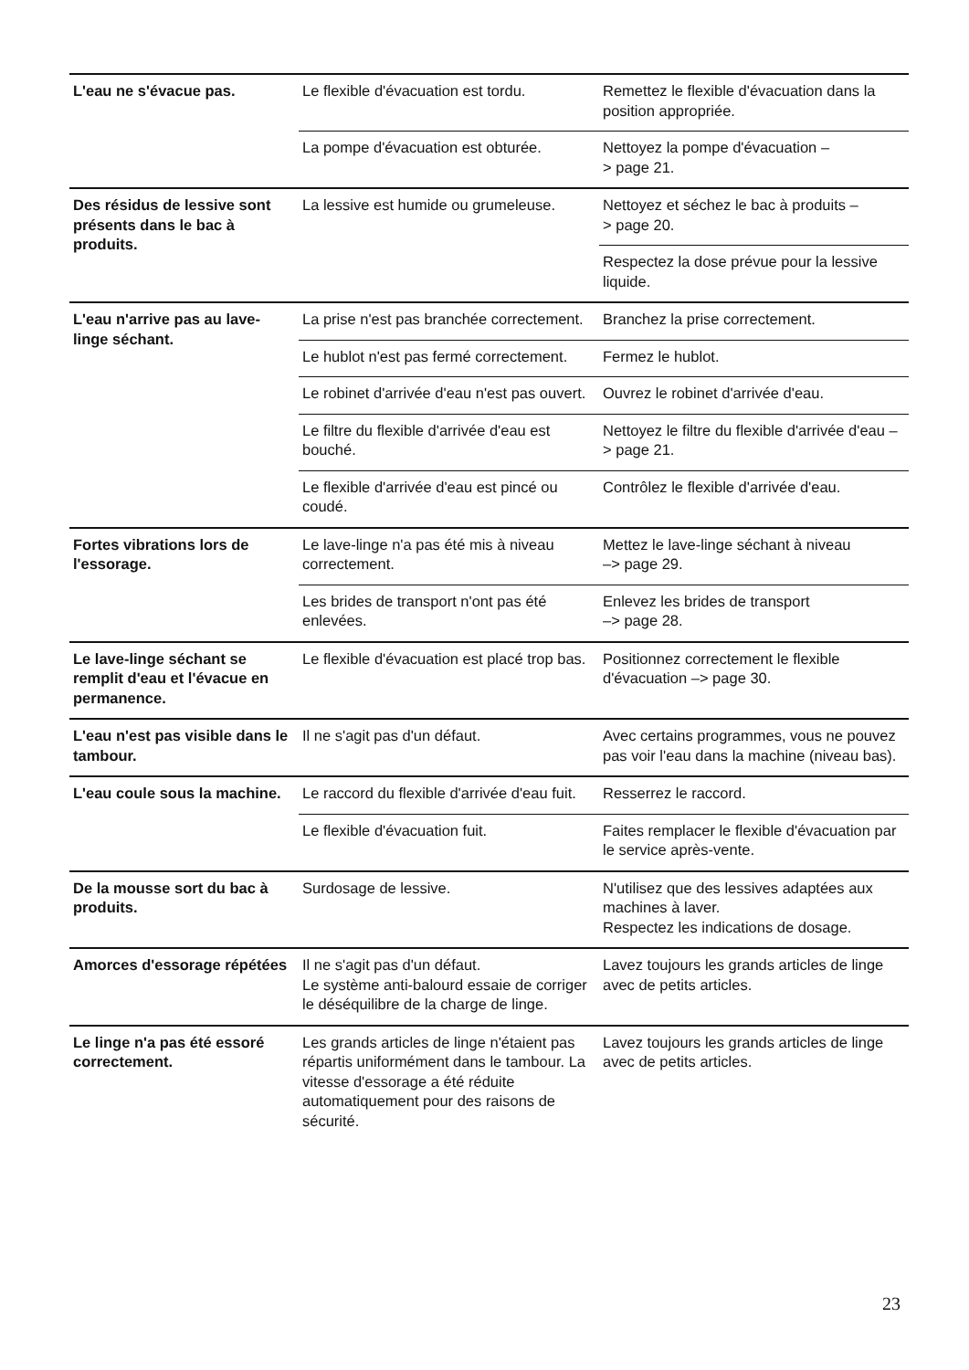| L'eau ne s'évacue pas. | Le flexible d'évacuation est tordu. | Remettez le flexible d'évacuation dans la position appropriée. |
| | La pompe d'évacuation est obturée. | Nettoyez la pompe d'évacuation – > page 21. |
| Des résidus de lessive sont présents dans le bac à produits. | La lessive est humide ou grumeleuse. | Nettoyez et séchez le bac à produits – > page 20. |
| | | Respectez la dose prévue pour la lessive liquide. |
| L'eau n'arrive pas au lave-linge séchant. | La prise n'est pas branchée correctement. | Branchez la prise correctement. |
| | Le hublot n'est pas fermé correctement. | Fermez le hublot. |
| | Le robinet d'arrivée d'eau n'est pas ouvert. | Ouvrez le robinet d'arrivée d'eau. |
| | Le filtre du flexible d'arrivée d'eau est bouché. | Nettoyez le filtre du flexible d'arrivée d'eau –> page 21. |
| | Le flexible d'arrivée d'eau est pincé ou coudé. | Contrôlez le flexible d'arrivée d'eau. |
| Fortes vibrations lors de l'essorage. | Le lave-linge n'a pas été mis à niveau correctement. | Mettez le lave-linge séchant à niveau –> page 29. |
| | Les brides de transport n'ont pas été enlevées. | Enlevez les brides de transport –> page 28. |
| Le lave-linge séchant se remplit d'eau et l'évacue en permanence. | Le flexible d'évacuation est placé trop bas. | Positionnez correctement le flexible d'évacuation –> page 30. |
| L'eau n'est pas visible dans le tambour. | Il ne s'agit pas d'un défaut. | Avec certains programmes, vous ne pouvez pas voir l'eau dans la machine (niveau bas). |
| L'eau coule sous la machine. | Le raccord du flexible d'arrivée d'eau fuit. | Resserrez le raccord. |
| | Le flexible d'évacuation fuit. | Faites remplacer le flexible d'évacuation par le service après-vente. |
| De la mousse sort du bac à produits. | Surdosage de lessive. | N'utilisez que des lessives adaptées aux machines à laver. Respectez les indications de dosage. |
| Amorces d'essorage répétées | Il ne s'agit pas d'un défaut. Le système anti-balourd essaie de corriger le déséquilibre de la charge de linge. | Lavez toujours les grands articles de linge avec de petits articles. |
| Le linge n'a pas été essoré correctement. | Les grands articles de linge n'étaient pas répartis uniformément dans le tambour. La vitesse d'essorage a été réduite automatiquement pour des raisons de sécurité. | Lavez toujours les grands articles de linge avec de petits articles. |
23